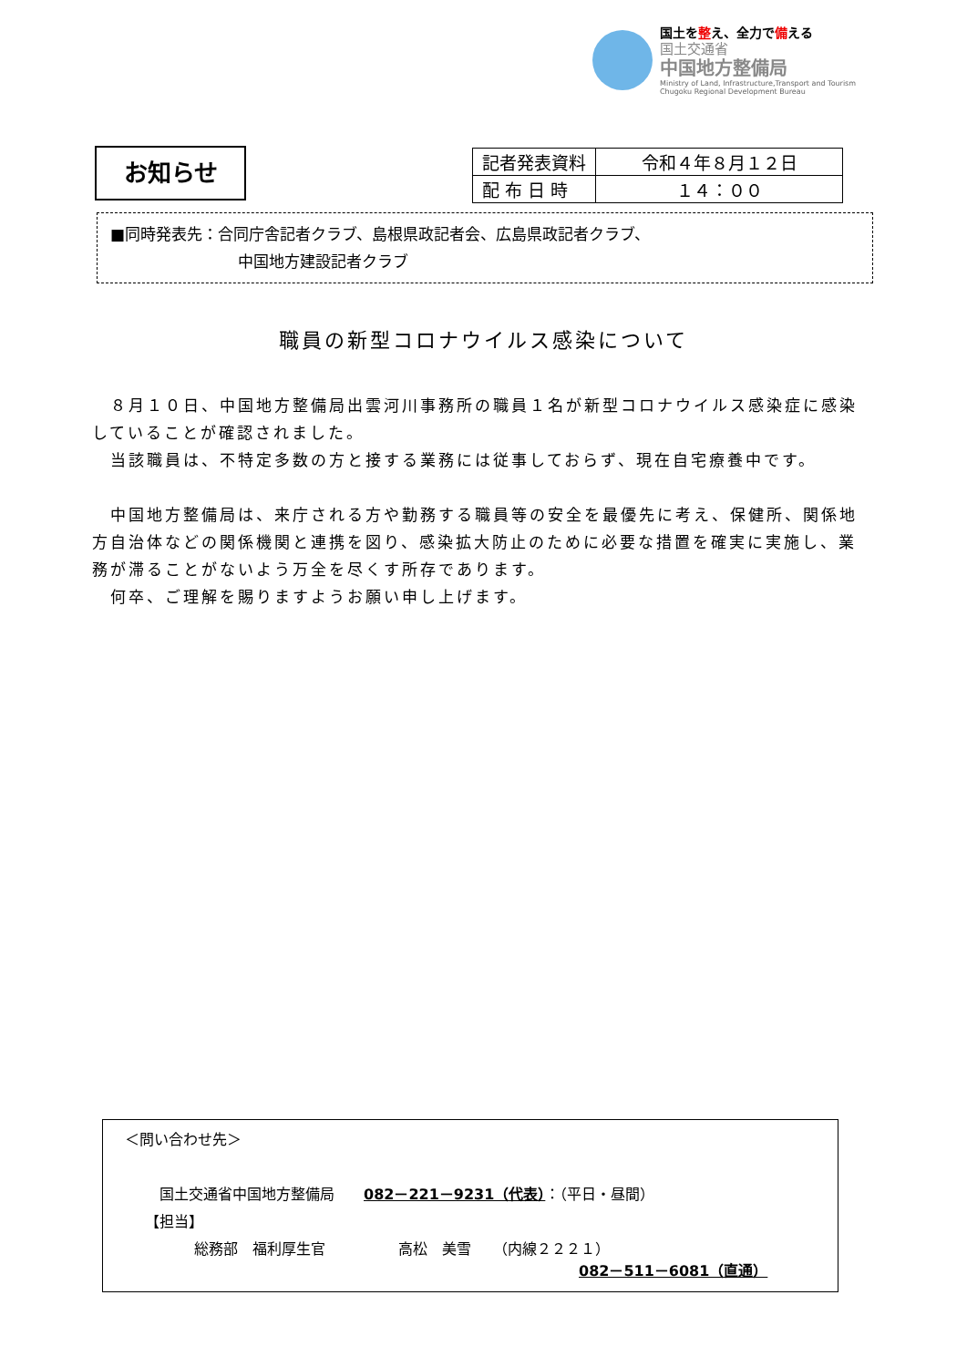国土を整え、全力で備える
国土交通省
中国地方整備局
Ministry of Land, Infrastructure,Transport and Tourism
Chugoku Regional Development Bureau
お知らせ
| 記者発表資料 | 令和４年８月１２日 |
| 配 布 日 時 | １４：００ |
■同時発表先：合同庁舎記者クラブ、島根県政記者会、広島県政記者クラブ、
中国地方建設記者クラブ
職員の新型コロナウイルス感染について
　８月１０日、中国地方整備局出雲河川事務所の職員１名が新型コロナウイルス感染症に感染していることが確認されました。
　当該職員は、不特定多数の方と接する業務には従事しておらず、現在自宅療養中です。
　中国地方整備局は、来庁される方や勤務する職員等の安全を最優先に考え、保健所、関係地方自治体などの関係機関と連携を図り、感染拡大防止のために必要な措置を確実に実施し、業務が滞ることがないよう万全を尽くす所存であります。
　何卒、ご理解を賜りますようお願い申し上げます。
＜問い合わせ先＞
国土交通省中国地方整備局　　082－221－9231（代表）：（平日・昼間）
【担当】
総務部　福利厚生官　　　　　高松　美雪　　（内線２２２１）
082－511－6081（直通）